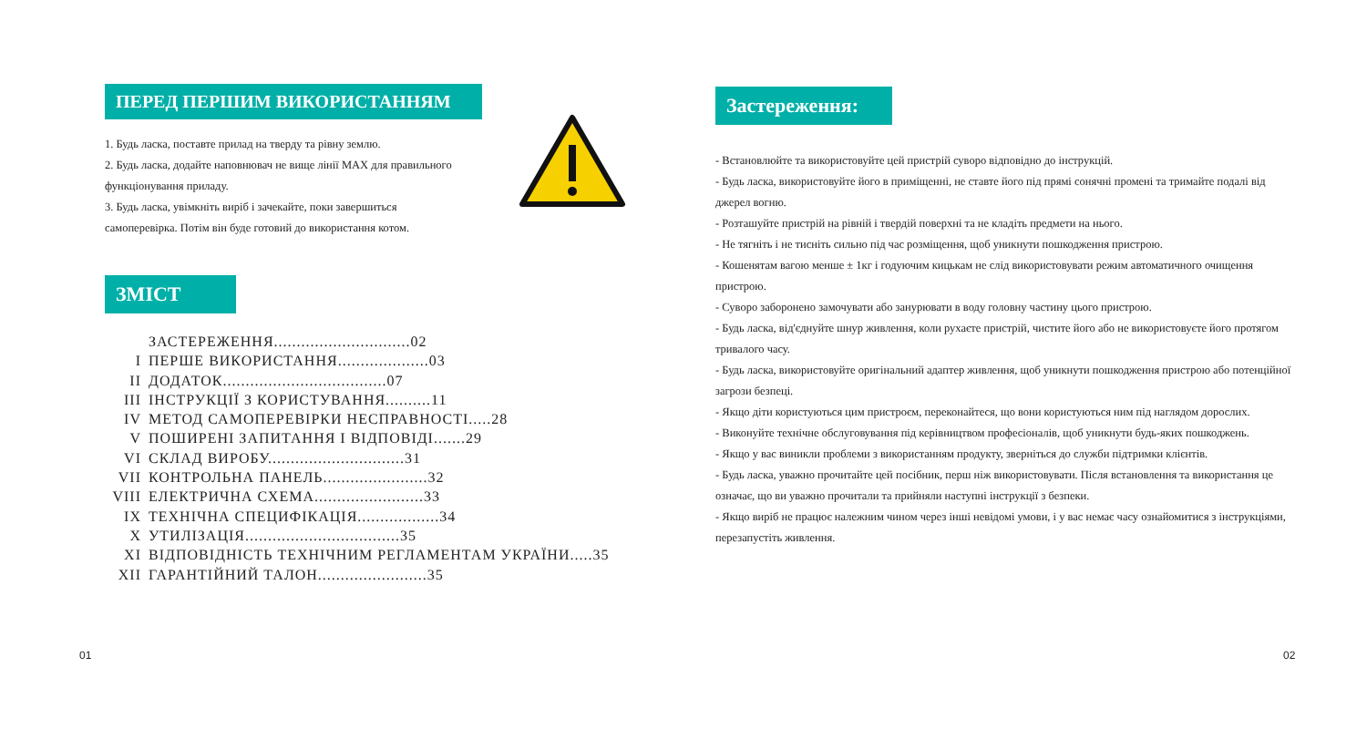ПЕРЕД ПЕРШИМ ВИКОРИСТАННЯМ
1. Будь ласка, поставте прилад на тверду та рівну землю.
2. Будь ласка, додайте наповнювач не вище лінії MAX для правильного функціонування приладу.
3. Будь ласка, увімкніть виріб і зачекайте, поки завершиться самоперевірка. Потім він буде готовий до використання котом.
ЗМІСТ
ЗАСТЕРЕЖЕННЯ..............................02
I ПЕРШЕ ВИКОРИСТАННЯ....................03
II ДОДАТОК....................................07
III ІНСТРУКЦІЇ З КОРИСТУВАННЯ..........11
IV МЕТОД САМОПЕРЕВІРКИ НЕСПРАВНОСТІ.....28
V ПОШИРЕНІ ЗАПИТАННЯ І ВІДПОВІДІ.......29
VI СКЛАД ВИРОБУ..............................31
VII КОНТРОЛЬНА ПАНЕЛЬ.......................32
VIII ЕЛЕКТРИЧНА СХЕМА........................33
IX ТЕХНІЧНА СПЕЦИФІКАЦІЯ..................34
X УТИЛІЗАЦІЯ..................................35
XI ВІДПОВІДНІСТЬ ТЕХНІЧНИМ РЕГЛАМЕНТАМ УКРАЇНИ.....35
XII ГАРАНТІЙНИЙ ТАЛОН........................35
Застереження:
- Встановлюйте та використовуйте цей пристрій суворо відповідно до інструкцій.
- Будь ласка, використовуйте його в приміщенні, не ставте його під прямі сонячні промені та тримайте подалі від джерел вогню.
- Розташуйте пристрій на рівній і твердій поверхні та не кладіть предмети на нього.
- Не тягніть і не тисніть сильно під час розміщення, щоб уникнути пошкодження пристрою.
- Кошенятам вагою менше ± 1кг і годуючим кицькам не слід використовувати режим автоматичного очищення пристрою.
- Суворо заборонено замочувати або занурювати в воду головну частину цього пристрою.
- Будь ласка, від'єднуйте шнур живлення, коли рухаєте пристрій, чистите його або не використовуєте його протягом тривалого часу.
- Будь ласка, використовуйте оригінальний адаптер живлення, щоб уникнути пошкодження пристрою або потенційної загрози безпеці.
- Якщо діти користуються цим пристроєм, переконайтеся, що вони користуються ним під наглядом дорослих.
- Виконуйте технічне обслуговування під керівництвом професіоналів, щоб уникнути будь-яких пошкоджень.
- Якщо у вас виникли проблеми з використанням продукту, зверніться до служби підтримки клієнтів.
- Будь ласка, уважно прочитайте цей посібник, перш ніж використовувати. Після встановлення та використання це означає, що ви уважно прочитали та прийняли наступні інструкції з безпеки.
- Якщо виріб не працює належним чином через інші невідомі умови, і у вас немає часу ознайомитися з інструкціями, перезапустіть живлення.
01 02